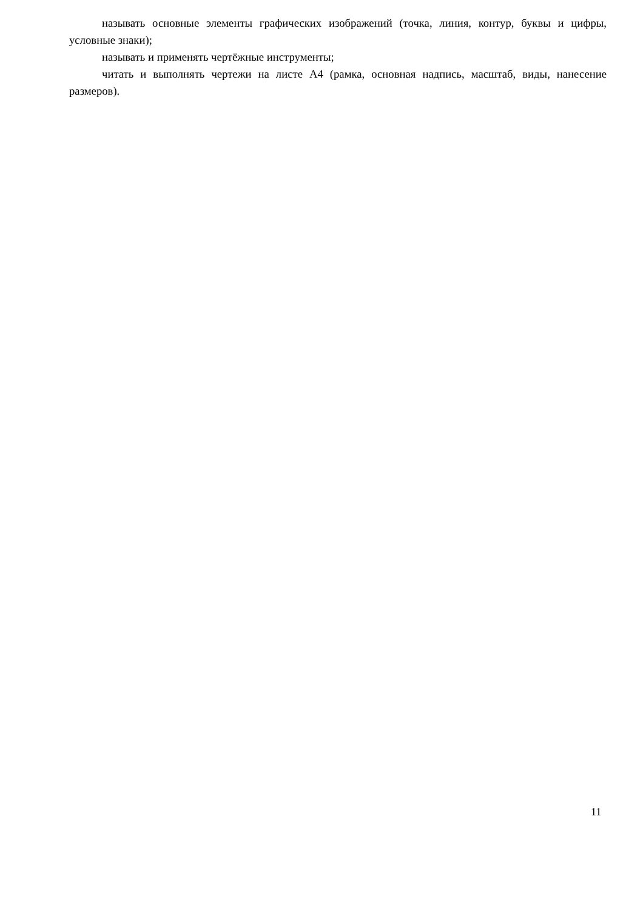называть основные элементы графических изображений (точка, линия, контур, буквы и цифры, условные знаки);
называть и применять чертёжные инструменты;
читать и выполнять чертежи на листе А4 (рамка, основная надпись, масштаб, виды, нанесение размеров).
11